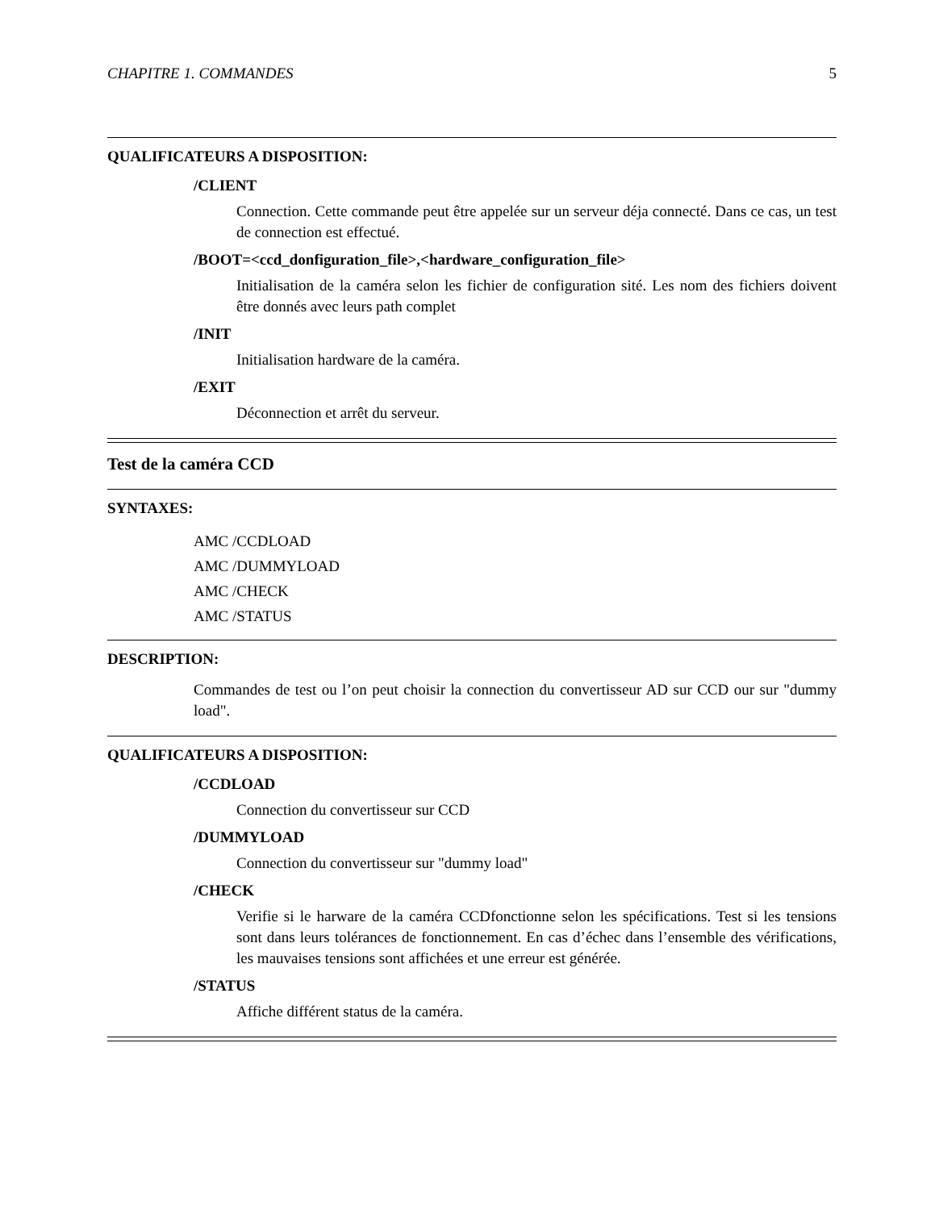CHAPITRE 1. COMMANDES 5
QUALIFICATEURS A DISPOSITION:
/CLIENT
Connection. Cette commande peut être appelée sur un serveur déja connecté. Dans ce cas, un test de connection est effectué.
/BOOT=<ccd_donfiguration_file>,<hardware_configuration_file>
Initialisation de la caméra selon les fichier de configuration sité. Les nom des fichiers doivent être donnés avec leurs path complet
/INIT
Initialisation hardware de la caméra.
/EXIT
Déconnection et arrêt du serveur.
Test de la caméra CCD
SYNTAXES:
AMC /CCDLOAD
AMC /DUMMYLOAD
AMC /CHECK
AMC /STATUS
DESCRIPTION:
Commandes de test ou l’on peut choisir la connection du convertisseur AD sur CCD our sur "dummy load".
QUALIFICATEURS A DISPOSITION:
/CCDLOAD
Connection du convertisseur sur CCD
/DUMMYLOAD
Connection du convertisseur sur "dummy load"
/CHECK
Verifie si le harware de la caméra CCDfonctionne selon les spécifications. Test si les tensions sont dans leurs tolérances de fonctionnement. En cas d’échec dans l’ensemble des vérifications, les mauvaises tensions sont affichées et une erreur est générée.
/STATUS
Affiche différent status de la caméra.